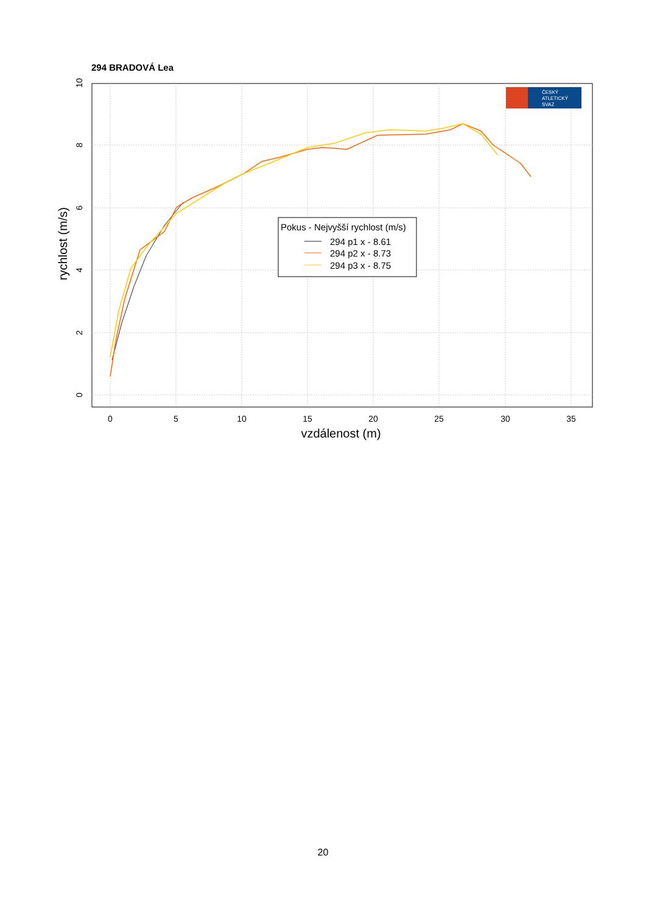294 BRADOVÁ Lea
0
5
10
15
20
25
30
35
0
2
4
6
8
10
vzdálenost (m)
rychlost (m/s)
Pokus - Nejvyšší rychlost (m/s)
294 p1 x - 8.61
294 p2 x - 8.73
294 p3 x - 8.75
ČESKÝ
ATLETICKÝ
SVAZ
20